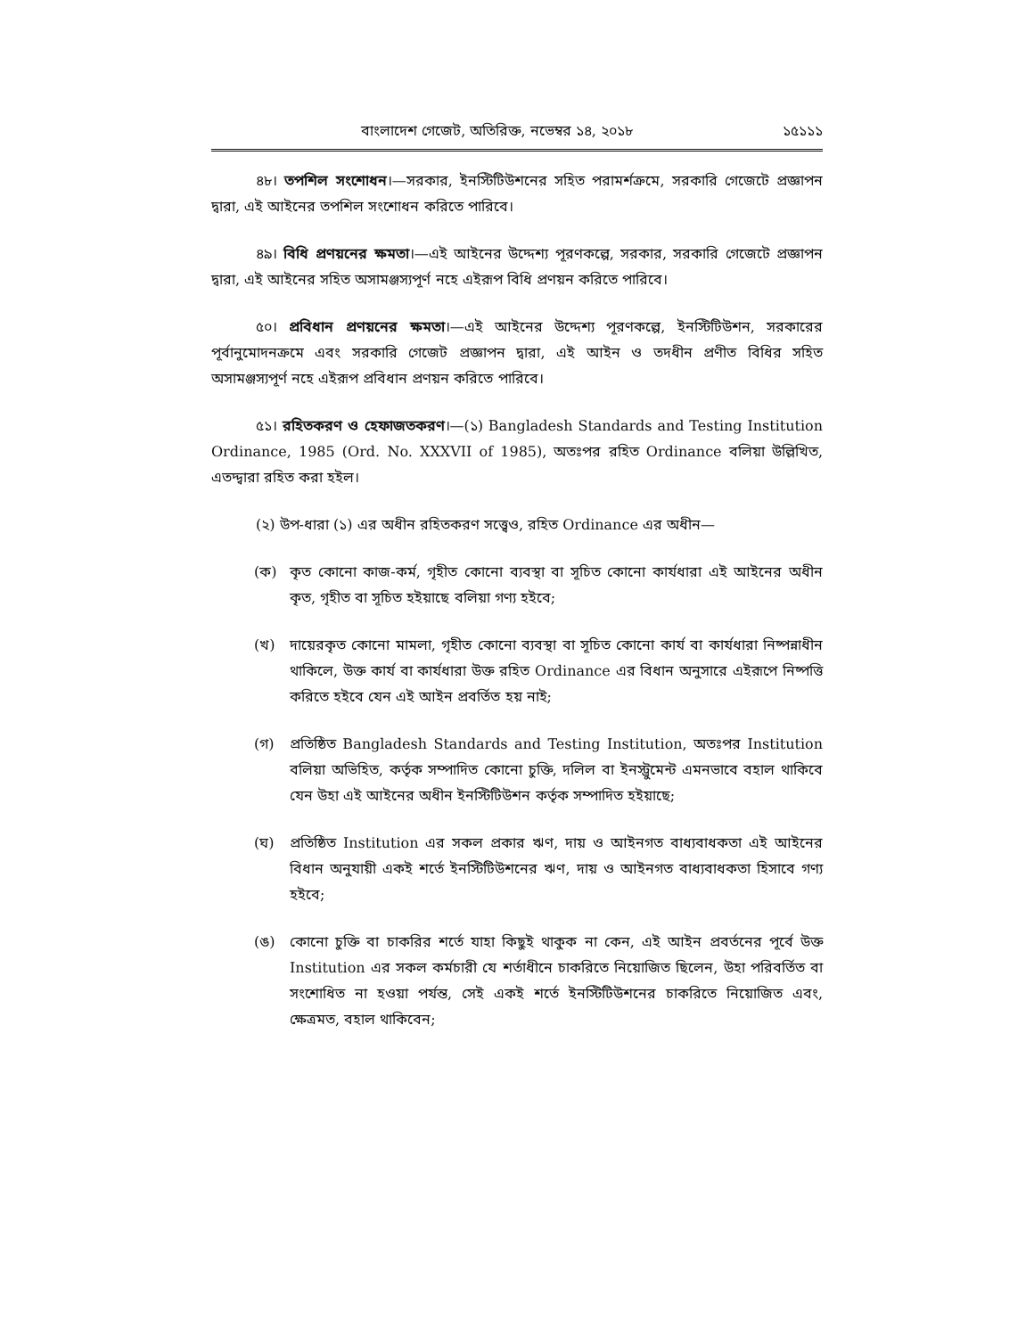বাংলাদেশ গেজেট, অতিরিক্ত, নভেম্বর ১৪, ২০১৮ ১৫১১১
৪৮। তপশিল সংশোধন।—সরকার, ইনস্টিটিউশনের সহিত পরামর্শক্রমে, সরকারি গেজেটে প্রজ্ঞাপন দ্বারা, এই আইনের তপশিল সংশোধন করিতে পারিবে।
৪৯। বিধি প্রণয়নের ক্ষমতা।—এই আইনের উদ্দেশ্য পূরণকল্পে, সরকার, সরকারি গেজেটে প্রজ্ঞাপন দ্বারা, এই আইনের সহিত অসামঞ্জস্যপূর্ণ নহে এইরূপ বিধি প্রণয়ন করিতে পারিবে।
৫০। প্রবিধান প্রণয়নের ক্ষমতা।—এই আইনের উদ্দেশ্য পূরণকল্পে, ইনস্টিটিউশন, সরকারের পূর্বানুমোদনক্রমে এবং সরকারি গেজেট প্রজ্ঞাপন দ্বারা, এই আইন ও তদধীন প্রণীত বিধির সহিত অসামঞ্জস্যপূর্ণ নহে এইরূপ প্রবিধান প্রণয়ন করিতে পারিবে।
৫১। রহিতকরণ ও হেফাজতকরণ।—(১) Bangladesh Standards and Testing Institution Ordinance, 1985 (Ord. No. XXXVII of 1985), অতঃপর রহিত Ordinance বলিয়া উল্লিখিত, এতদ্দ্বারা রহিত করা হইল।
(২) উপ-ধারা (১) এর অধীন রহিতকরণ সত্ত্বেও, রহিত Ordinance এর অধীন—
(ক) কৃত কোনো কাজ-কর্ম, গৃহীত কোনো ব্যবস্থা বা সূচিত কোনো কার্যধারা এই আইনের অধীন কৃত, গৃহীত বা সূচিত হইয়াছে বলিয়া গণ্য হইবে;
(খ) দায়েরকৃত কোনো মামলা, গৃহীত কোনো ব্যবস্থা বা সূচিত কোনো কার্য বা কার্যধারা নিষ্পন্নাধীন থাকিলে, উক্ত কার্য বা কার্যধারা উক্ত রহিত Ordinance এর বিধান অনুসারে এইরূপে নিষ্পত্তি করিতে হইবে যেন এই আইন প্রবর্তিত হয় নাই;
(গ) প্রতিষ্ঠিত Bangladesh Standards and Testing Institution, অতঃপর Institution বলিয়া অভিহিত, কর্তৃক সম্পাদিত কোনো চুক্তি, দলিল বা ইনস্ট্রুমেন্ট এমনভাবে বহাল থাকিবে যেন উহা এই আইনের অধীন ইনস্টিটিউশন কর্তৃক সম্পাদিত হইয়াছে;
(ঘ) প্রতিষ্ঠিত Institution এর সকল প্রকার ঋণ, দায় ও আইনগত বাধ্যবাধকতা এই আইনের বিধান অনুযায়ী একই শর্তে ইনস্টিটিউশনের ঋণ, দায় ও আইনগত বাধ্যবাধকতা হিসাবে গণ্য হইবে;
(ঙ) কোনো চুক্তি বা চাকরির শর্তে যাহা কিছুই থাকুক না কেন, এই আইন প্রবর্তনের পূর্বে উক্ত Institution এর সকল কর্মচারী যে শর্তাধীনে চাকরিতে নিয়োজিত ছিলেন, উহা পরিবর্তিত বা সংশোধিত না হওয়া পর্যন্ত, সেই একই শর্তে ইনস্টিটিউশনের চাকরিতে নিয়োজিত এবং, ক্ষেত্রমত, বহাল থাকিবেন;